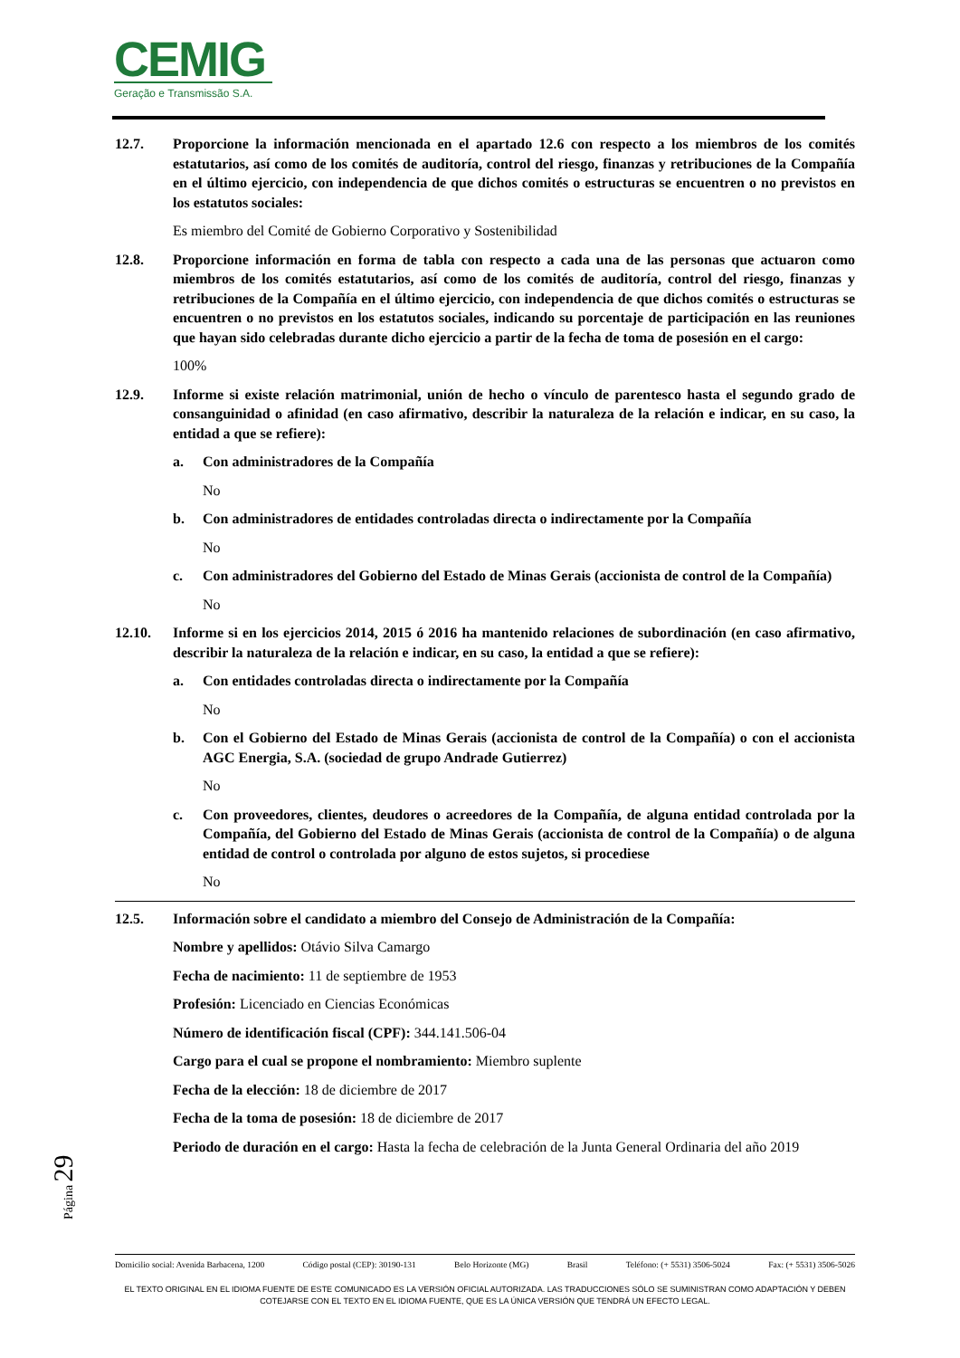CEMIG
Geração e Transmissão S.A.
12.7. Proporcione la información mencionada en el apartado 12.6 con respecto a los miembros de los comités estatutarios, así como de los comités de auditoría, control del riesgo, finanzas y retribuciones de la Compañía en el último ejercicio, con independencia de que dichos comités o estructuras se encuentren o no previstos en los estatutos sociales:
Es miembro del Comité de Gobierno Corporativo y Sostenibilidad
12.8. Proporcione información en forma de tabla con respecto a cada una de las personas que actuaron como miembros de los comités estatutarios, así como de los comités de auditoría, control del riesgo, finanzas y retribuciones de la Compañía en el último ejercicio, con independencia de que dichos comités o estructuras se encuentren o no previstos en los estatutos sociales, indicando su porcentaje de participación en las reuniones que hayan sido celebradas durante dicho ejercicio a partir de la fecha de toma de posesión en el cargo:
100%
12.9. Informe si existe relación matrimonial, unión de hecho o vínculo de parentesco hasta el segundo grado de consanguinidad o afinidad (en caso afirmativo, describir la naturaleza de la relación e indicar, en su caso, la entidad a que se refiere):
a. Con administradores de la Compañía
No
b. Con administradores de entidades controladas directa o indirectamente por la Compañía
No
c. Con administradores del Gobierno del Estado de Minas Gerais (accionista de control de la Compañía)
No
12.10. Informe si en los ejercicios 2014, 2015 ó 2016 ha mantenido relaciones de subordinación (en caso afirmativo, describir la naturaleza de la relación e indicar, en su caso, la entidad a que se refiere):
a. Con entidades controladas directa o indirectamente por la Compañía
No
b. Con el Gobierno del Estado de Minas Gerais (accionista de control de la Compañía) o con el accionista AGC Energia, S.A. (sociedad de grupo Andrade Gutierrez)
No
c. Con proveedores, clientes, deudores o acreedores de la Compañía, de alguna entidad controlada por la Compañía, del Gobierno del Estado de Minas Gerais (accionista de control de la Compañía) o de alguna entidad de control o controlada por alguno de estos sujetos, si procediese
No
12.5. Información sobre el candidato a miembro del Consejo de Administración de la Compañía:
Nombre y apellidos: Otávio Silva Camargo
Fecha de nacimiento: 11 de septiembre de 1953
Profesión: Licenciado en Ciencias Económicas
Número de identificación fiscal (CPF): 344.141.506-04
Cargo para el cual se propone el nombramiento: Miembro suplente
Fecha de la elección: 18 de diciembre de 2017
Fecha de la toma de posesión: 18 de diciembre de 2017
Periodo de duración en el cargo: Hasta la fecha de celebración de la Junta General Ordinaria del año 2019
Página 29
Domicilio social: Avenida Barbacena, 1200 Código postal (CEP): 30190-131 Belo Horizonte (MG) Brasil Teléfono: (+ 5531) 3506-5024 Fax: (+ 5531) 3506-5026
EL TEXTO ORIGINAL EN EL IDIOMA FUENTE DE ESTE COMUNICADO ES LA VERSIÓN OFICIAL AUTORIZADA. LAS TRADUCCIONES SÓLO SE SUMINISTRAN COMO ADAPTACIÓN Y DEBEN COTEJARSE CON EL TEXTO EN EL IDIOMA FUENTE, QUE ES LA ÚNICA VERSIÓN QUE TENDRÁ UN EFECTO LEGAL.